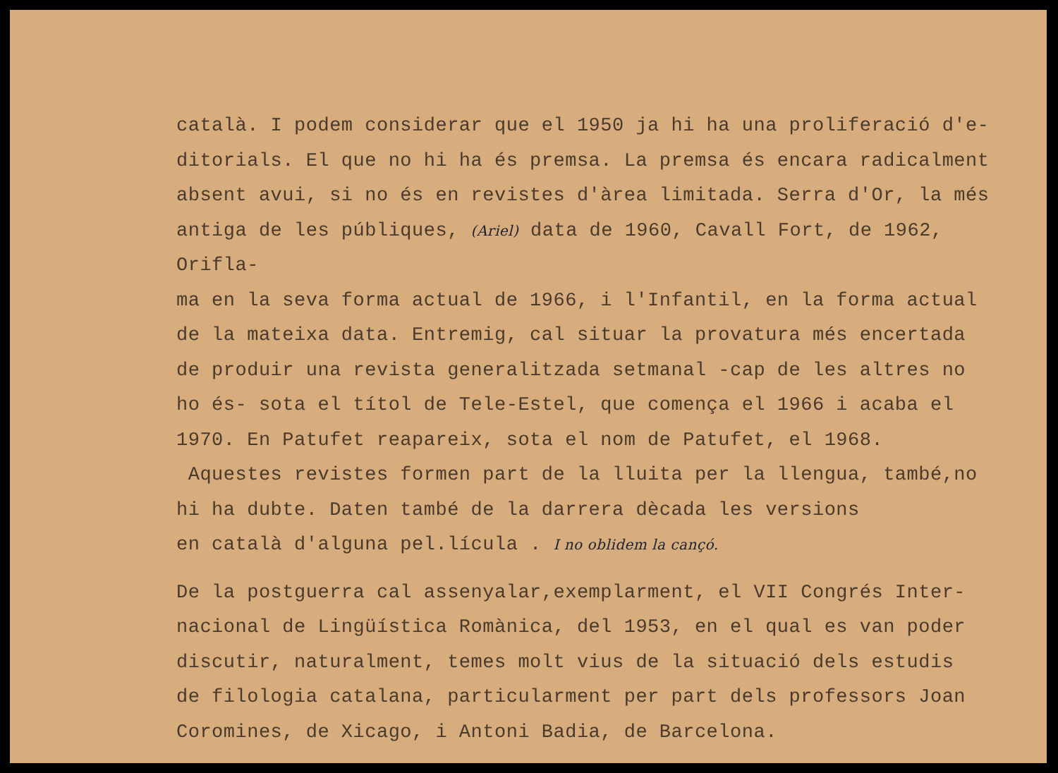català. I podem considerar que el 1950 ja hi ha una proliferació d'e-
ditorials. El que no hi ha és premsa. La premsa és encara radicalment
absent avui, si no és en revistes d'àrea limitada. Serra d'Or, la més
antiga de les públiques, (Ariel) data de 1960, Cavall Fort, de 1962, Orifla-
ma en la seva forma actual de 1966, i l'Infantil, en la forma actual
de la mateixa data. Entremig, cal situar la provatura més encertada
de produir una revista generalitzada setmanal -cap de les altres no
ho és- sota el títol de Tele-Estel, que comença el 1966 i acaba el
1970. En Patufet reapareix, sota el nom de Patufet, el 1968.
Aquestes revistes formen part de la lluita per la llengua, també,no
hi ha dubte. Daten també de la darrera dècada les versions
en català d'alguna pel.lícula . I no oblidem la cançó.
De la postguerra cal assenyalar,exemplarment, el VII Congrés Inter-
nacional de Lingüística Romànica, del 1953, en el qual es van poder
discutir, naturalment, temes molt vius de la situació dels estudis
de filologia catalana, particularment per part dels professors Joan
Coromines, de Xicago, i Antoni Badia, de Barcelona.